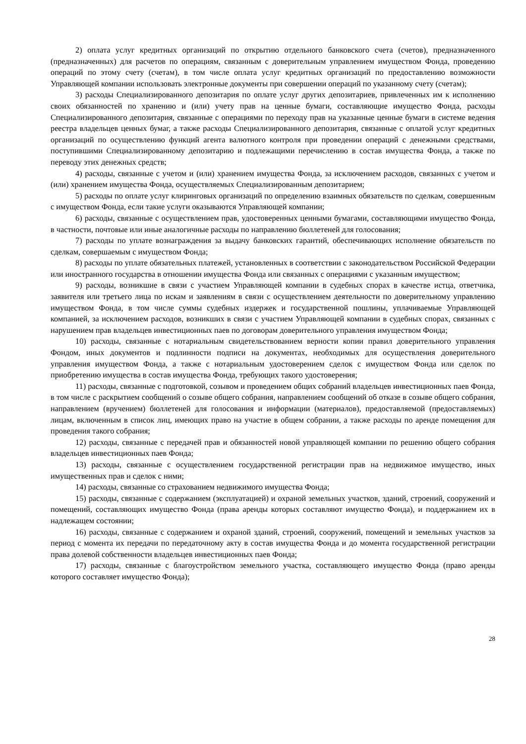2) оплата услуг кредитных организаций по открытию отдельного банковского счета (счетов), предназначенного (предназначенных) для расчетов по операциям, связанным с доверительным управлением имуществом Фонда, проведению операций по этому счету (счетам), в том числе оплата услуг кредитных организаций по предоставлению возможности Управляющей компании использовать электронные документы при совершении операций по указанному счету (счетам);
3) расходы Специализированного депозитария по оплате услуг других депозитариев, привлеченных им к исполнению своих обязанностей по хранению и (или) учету прав на ценные бумаги, составляющие имущество Фонда, расходы Специализированного депозитария, связанные с операциями по переходу прав на указанные ценные бумаги в системе ведения реестра владельцев ценных бумаг, а также расходы Специализированного депозитария, связанные с оплатой услуг кредитных организаций по осуществлению функций агента валютного контроля при проведении операций с денежными средствами, поступившими Специализированному депозитарию и подлежащими перечислению в состав имущества Фонда, а также по переводу этих денежных средств;
4) расходы, связанные с учетом и (или) хранением имущества Фонда, за исключением расходов, связанных с учетом и (или) хранением имущества Фонда, осуществляемых Специализированным депозитарием;
5) расходы по оплате услуг клиринговых организаций по определению взаимных обязательств по сделкам, совершенным с имуществом Фонда, если такие услуги оказываются Управляющей компании;
6) расходы, связанные с осуществлением прав, удостоверенных ценными бумагами, составляющими имущество Фонда, в частности, почтовые или иные аналогичные расходы по направлению бюллетеней для голосования;
7) расходы по уплате вознаграждения за выдачу банковских гарантий, обеспечивающих исполнение обязательств по сделкам, совершаемым с имуществом Фонда;
8) расходы по уплате обязательных платежей, установленных в соответствии с законодательством Российской Федерации или иностранного государства в отношении имущества Фонда или связанных с операциями с указанным имуществом;
9) расходы, возникшие в связи с участием Управляющей компании в судебных спорах в качестве истца, ответчика, заявителя или третьего лица по искам и заявлениям в связи с осуществлением деятельности по доверительному управлению имуществом Фонда, в том числе суммы судебных издержек и государственной пошлины, уплачиваемые Управляющей компанией, за исключением расходов, возникших в связи с участием Управляющей компании в судебных спорах, связанных с нарушением прав владельцев инвестиционных паев по договорам доверительного управления имуществом Фонда;
10) расходы, связанные с нотариальным свидетельствованием верности копии правил доверительного управления Фондом, иных документов и подлинности подписи на документах, необходимых для осуществления доверительного управления имуществом Фонда, а также с нотариальным удостоверением сделок с имуществом Фонда или сделок по приобретению имущества в состав имущества Фонда, требующих такого удостоверения;
11) расходы, связанные с подготовкой, созывом и проведением общих собраний владельцев инвестиционных паев Фонда, в том числе с раскрытием сообщений о созыве общего собрания, направлением сообщений об отказе в созыве общего собрания, направлением (вручением) бюллетеней для голосования и информации (материалов), предоставляемой (предоставляемых) лицам, включенным в список лиц, имеющих право на участие в общем собрании, а также расходы по аренде помещения для проведения такого собрания;
12) расходы, связанные с передачей прав и обязанностей новой управляющей компании по решению общего собрания владельцев инвестиционных паев Фонда;
13) расходы, связанные с осуществлением государственной регистрации прав на недвижимое имущество, иных имущественных прав и сделок с ними;
14) расходы, связанные со страхованием недвижимого имущества Фонда;
15) расходы, связанные с содержанием (эксплуатацией) и охраной земельных участков, зданий, строений, сооружений и помещений, составляющих имущество Фонда (права аренды которых составляют имущество Фонда), и поддержанием их в надлежащем состоянии;
16) расходы, связанные с содержанием и охраной зданий, строений, сооружений, помещений и земельных участков за период с момента их передачи по передаточному акту в состав имущества Фонда и до момента государственной регистрации права долевой собственности владельцев инвестиционных паев Фонда;
17) расходы, связанные с благоустройством земельного участка, составляющего имущество Фонда (право аренды которого составляет имущество Фонда);
28